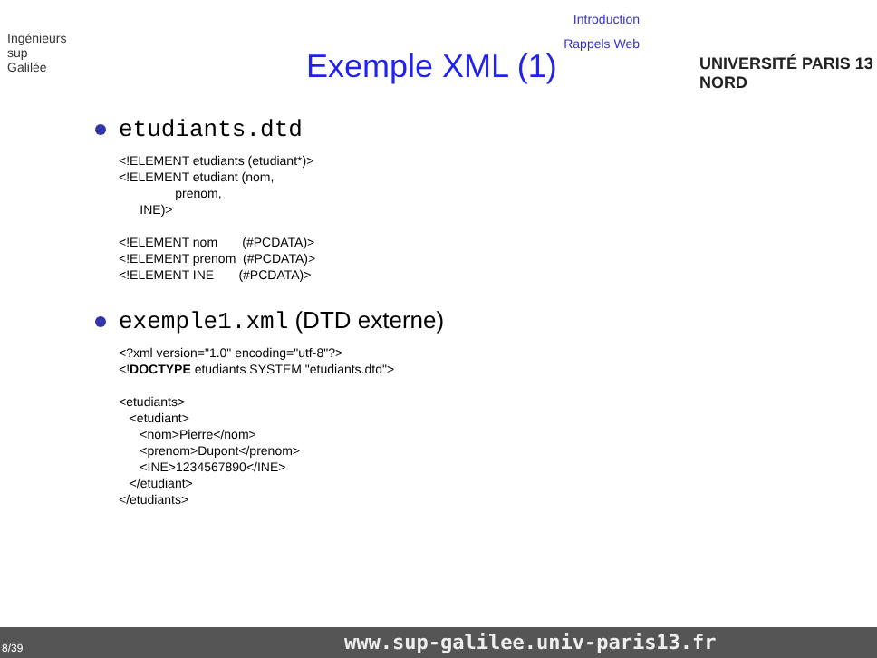Introduction
Rappels Web
Ingénieurs
sup
Galilée
Exemple XML (1) UNIVERSITÉ PARIS 13 NORD
etudiants.dtd
<!ELEMENT etudiants (etudiant*)>
<!ELEMENT etudiant (nom,
                prenom,
      INE)>

<!ELEMENT nom       (#PCDATA)>
<!ELEMENT prenom  (#PCDATA)>
<!ELEMENT INE       (#PCDATA)>
exemple1.xml (DTD externe)
<?xml version="1.0" encoding="utf-8"?>
<!DOCTYPE etudiants SYSTEM "etudiants.dtd">

<etudiants>
   <etudiant>
      <nom>Pierre</nom>
      <prenom>Dupont</prenom>
      <INE>1234567890</INE>
   </etudiant>
</etudiants>
8/39 www.sup-galilee.univ-paris13.fr